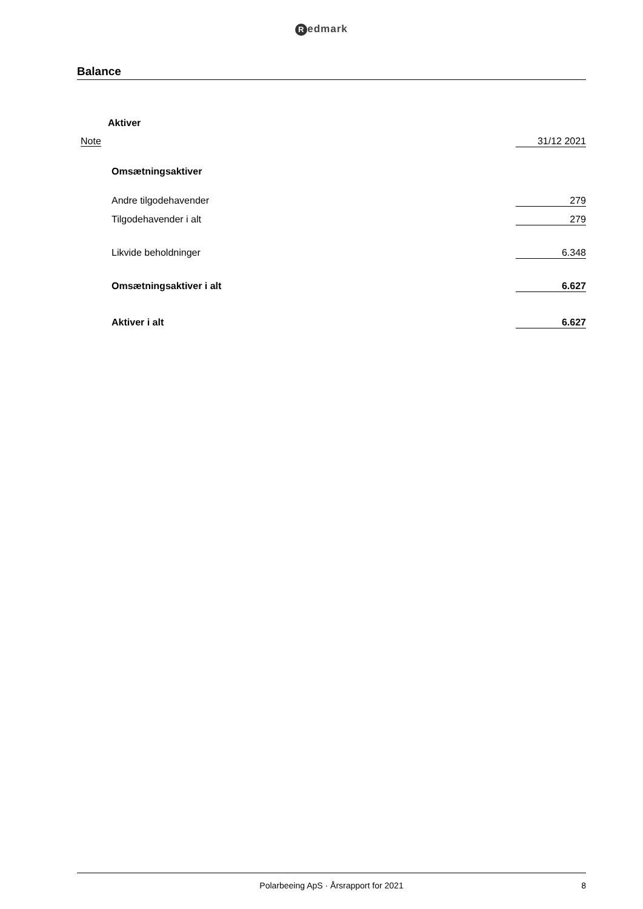Redmark
Balance
| Aktiver | | |
| Note | | 31/12 2021 |
| | Omsætningsaktiver | |
| | Andre tilgodehavender | 279 |
| | Tilgodehavender i alt | 279 |
| | Likvide beholdninger | 6.348 |
| | Omsætningsaktiver i alt | 6.627 |
| | Aktiver i alt | 6.627 |
Polarbeeing ApS · Årsrapport for 2021 8